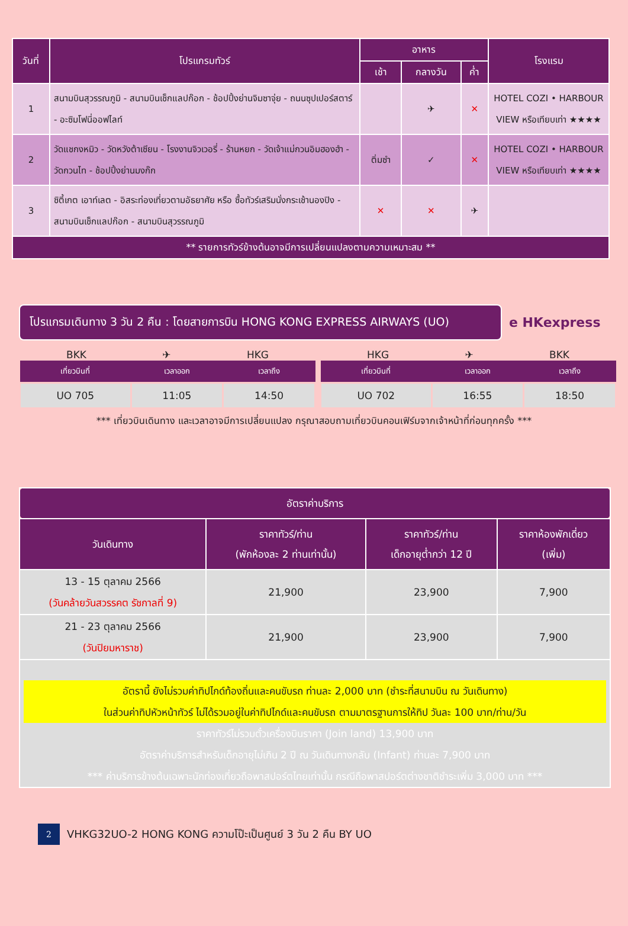| วันที่ | โปรแกรมทัวร์ | อาหาร | | | โรงแรม |
| --- | --- | --- | --- | --- | --- |
| | | เช้า | กลางวัน | ค่ำ | |
| 1 | สนามบินสุวรรณภูมิ - สนามบินเช็กแลปก๊อก - ช้อปปิ้งย่านจิมซาจุ่ย - ถนนซุปเปอร์สตาร์ - อะซิมโฟนี่ออฟไลท์ | | ✈ | ✕ | HOTEL COZI • HARBOUR VIEW หรือเทียบเท่า ★★★★ |
| 2 | วัดแชกงหมิว - วัดหวังต้าเซียน - โรงงานจิวเวอรี่ - ร้านหยก - วัดเจ้าแม่กวนอิมฮองฮำ - วัดกวนไท - ช้อปปิ้งย่านมงก๊ก | ติ่มซำ | ✓ | ✕ | HOTEL COZI • HARBOUR VIEW หรือเทียบเท่า ★★★★ |
| 3 | ซิตี้เกต เอาท์เลต - อิสระท่องเที่ยวตามอัธยาศัย หรือ ซื้อทัวร์เสริมนั่งกระเช้านองปิง - สนามบินเช็กแลปก๊อก - สนามบินสุวรรณภูมิ | ✕ | ✕ | ✈ | |
| ** รายการทัวร์ข้างต้นอาจมีการเปลี่ยนแปลงตามความเหมาะสม ** | | | | | |
โปรแกรมเดินทาง 3 วัน 2 คืน : โดยสายการบิน HONG KONG EXPRESS AIRWAYS (UO)
e HKexpress
BKK ✈ HKG
| เที่ยวบินที่ | เวลาออก | เวลาถึง |
| --- | --- | --- |
| UO 705 | 11:05 | 14:50 |
HKG ✈ BKK
| เที่ยวบินที่ | เวลาออก | เวลาถึง |
| --- | --- | --- |
| UO 702 | 16:55 | 18:50 |
*** เที่ยวบินเดินทาง และเวลาอาจมีการเปลี่ยนแปลง กรุณาสอบถามเที่ยวบินคอนเฟิร์มจากเจ้าหน้าที่ก่อนทุกครั้ง ***
| อัตราค่าบริการ | | | |
| --- | --- | --- | --- |
| วันเดินทาง | ราคาทัวร์/ท่าน (พักห้องละ 2 ท่านเท่านั้น) | ราคาทัวร์/ท่าน เด็กอายุต่ำกว่า 12 ปี | ราคาห้องพักเดี่ยว (เพิ่ม) |
| 13 - 15 ตุลาคม 2566 (วันคล้ายวันสวรรคต รัชกาลที่ 9) | 21,900 | 23,900 | 7,900 |
| 21 - 23 ตุลาคม 2566 (วันปิยมหาราช) | 21,900 | 23,900 | 7,900 |
| อัตรานี้ ยังไม่รวมค่าทิปไกด์ท้องถิ่นและคนขับรถ ท่านละ 2,000 บาท (ชำระที่สนามบิน ณ วันเดินทาง) ในส่วนค่าทิปหัวหน้าทัวร์ ไม่ได้รวมอยู่ในค่าทิปไกด์และคนขับรถ ตามมาตรฐานการให้ทิป วันละ 100 บาท/ท่าน/วัน ราคาทัวร์ไม่รวมตั๋วเครื่องบินราคา (Join land) 13,900 บาท อัตราค่าบริการสำหรับเด็กอายุไม่เกิน 2 ปี ณ วันเดินทางกลับ (Infant) ท่านละ 7,900 บาท *** ค่าบริการข้างต้นเฉพาะนักท่องเที่ยวถือพาสปอร์ตไทยเท่านั้น กรณีถือพาสปอร์ตต่างชาติชำระเพิ่ม 3,000 บาท *** | | | |
2 VHKG32UO-2 HONG KONG ความโป๊ะเป็นศูนย์ 3 วัน 2 คืน BY UO